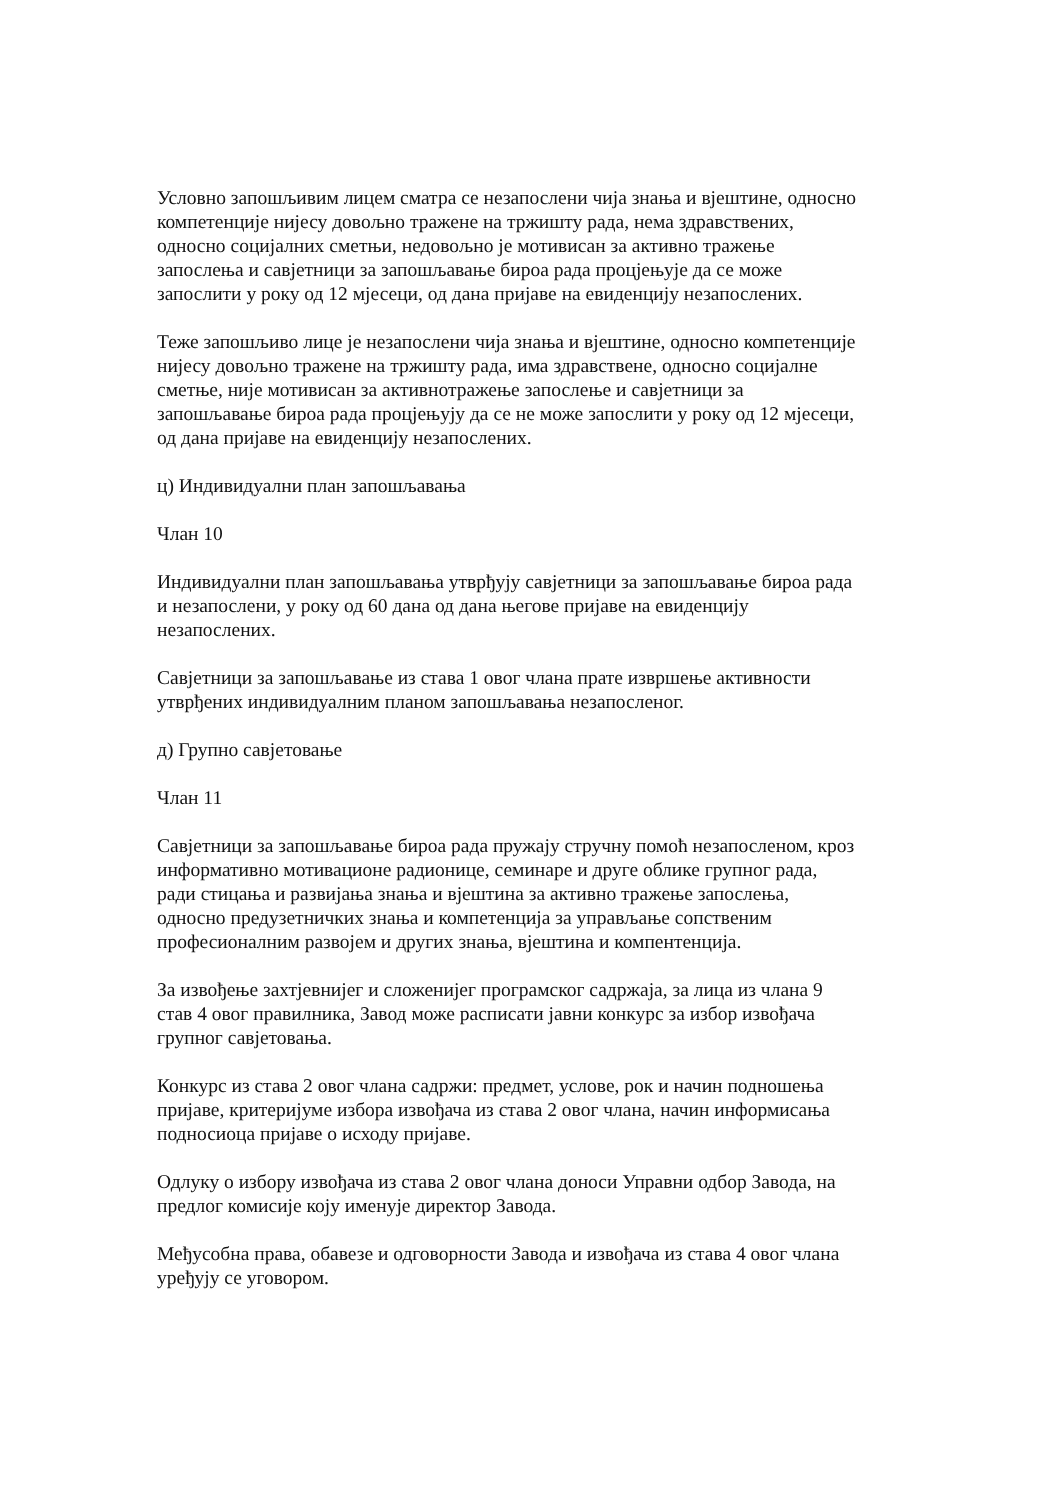Условно запошљивим лицем сматра се незапослени чија знања и вјештине, односно
компетенције нијесу довољно тражене на тржишту рада, нема здравствених,
односно социјалних сметњи, недовољно је мотивисан за активно тражење
запослења и савјетници за запошљавање бироа рада процјењује да се може
запослити у року од 12 мјесеци, од дана пријаве на евиденцију незапослених.
Теже запошљиво лице је незапослени чија знања и вјештине, односно компетенције
нијесу довољно тражене на тржишту рада, има здравствене, односно социјалне
сметње, није мотивисан за активнотражење запослење и савјетници за
запошљавање бироа рада процјењују да се не може запослити у року од 12 мјесеци,
од дана пријаве на евиденцију незапослених.
ц) Индивидуални план запошљавања
Члан 10
Индивидуални план запошљавања утврђују савјетници за запошљавање бироа рада
и незапослени, у року од 60 дана од дана његове пријаве на евиденцију
незапослених.
Савјетници за запошљавање из става 1 овог члана прате извршење активности
утврђених индивидуалним планом запошљавања незапосленог.
д) Групно савјетовање
Члан 11
Савјетници за запошљавање бироа рада пружају стручну помоћ незапосленом, кроз
информативно мотивационе радионице, семинаре и друге облике групног рада,
ради стицања и развијања знања и вјештина за активно тражење запослења,
односно предузетничких знања и компетенција за управљање сопственим
професионалним развојем и других знања, вјештина и компентенција.
За извођење захтјевнијег и сложенијег програмског садржаја, за лица из члана 9
став 4 овог правилника, Завод може расписати јавни конкурс за избор извођача
групног савјетовања.
Конкурс из става 2 овог члана садржи: предмет, услове, рок и начин подношења
пријаве, критеријуме избора извођача из става 2 овог члана, начин информисања
подносиоца пријаве о исходу пријаве.
Одлуку о избору извођача из става 2 овог члана доноси Управни одбор Завода, на
предлог комисије коју именује директор Завода.
Међусобна права, обавезе и одговорности Завода и извођача из става 4 овог члана
уређују се уговором.